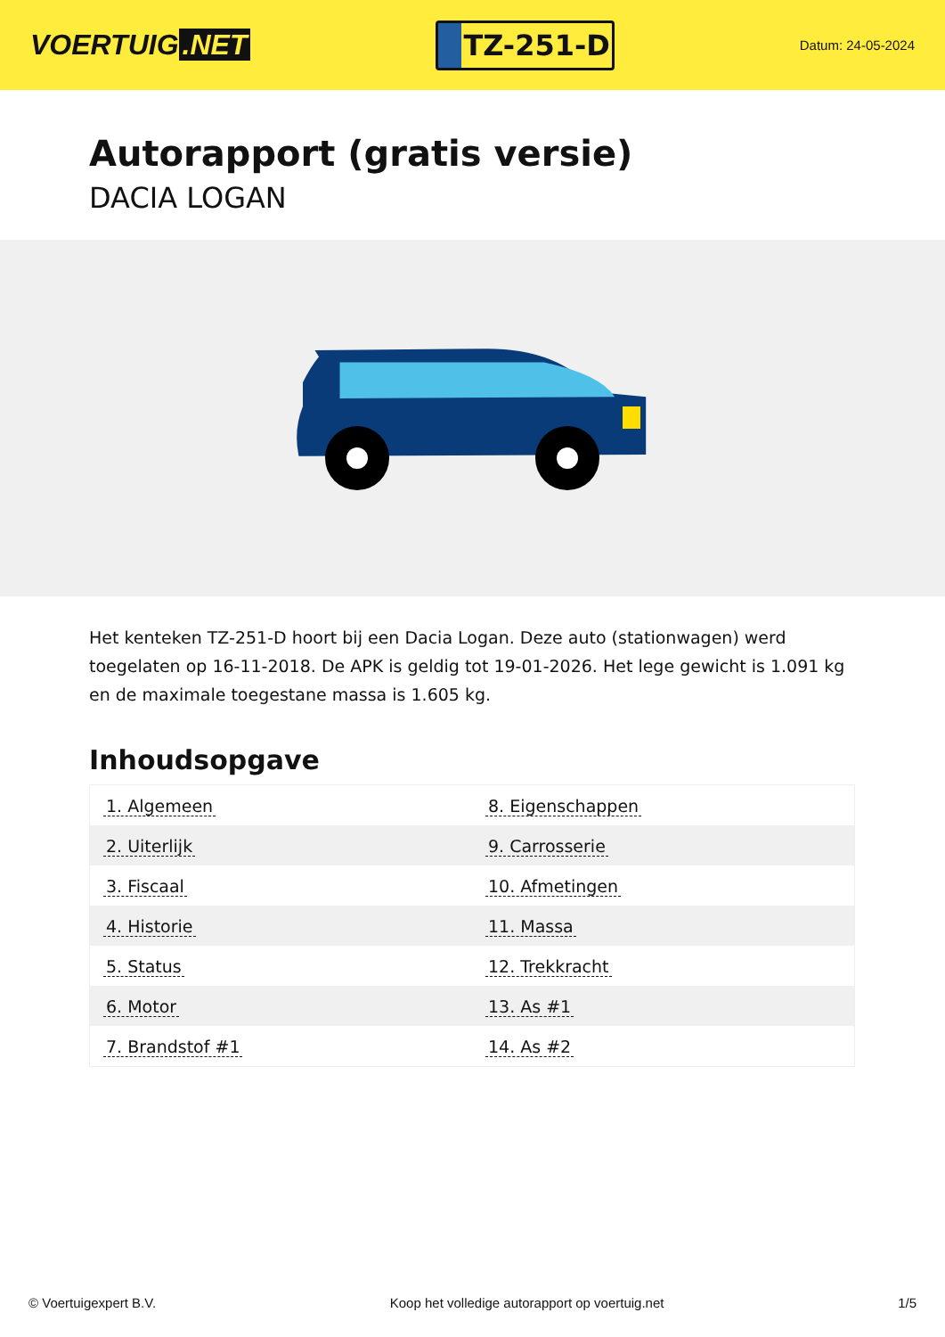VOERTUIG.NET
TZ-251-D
Datum: 24-05-2024
Autorapport (gratis versie)
DACIA LOGAN
Het kenteken TZ-251-D hoort bij een Dacia Logan. Deze auto (stationwagen) werd toegelaten op 16-11-2018. De APK is geldig tot 19-01-2026. Het lege gewicht is 1.091 kg en de maximale toegestane massa is 1.605 kg.
Inhoudsopgave
| 1. Algemeen | 8. Eigenschappen |
| 2. Uiterlijk | 9. Carrosserie |
| 3. Fiscaal | 10. Afmetingen |
| 4. Historie | 11. Massa |
| 5. Status | 12. Trekkracht |
| 6. Motor | 13. As #1 |
| 7. Brandstof #1 | 14. As #2 |
© Voertuigexpert B.V. Koop het volledige autorapport op voertuig.net 1/5